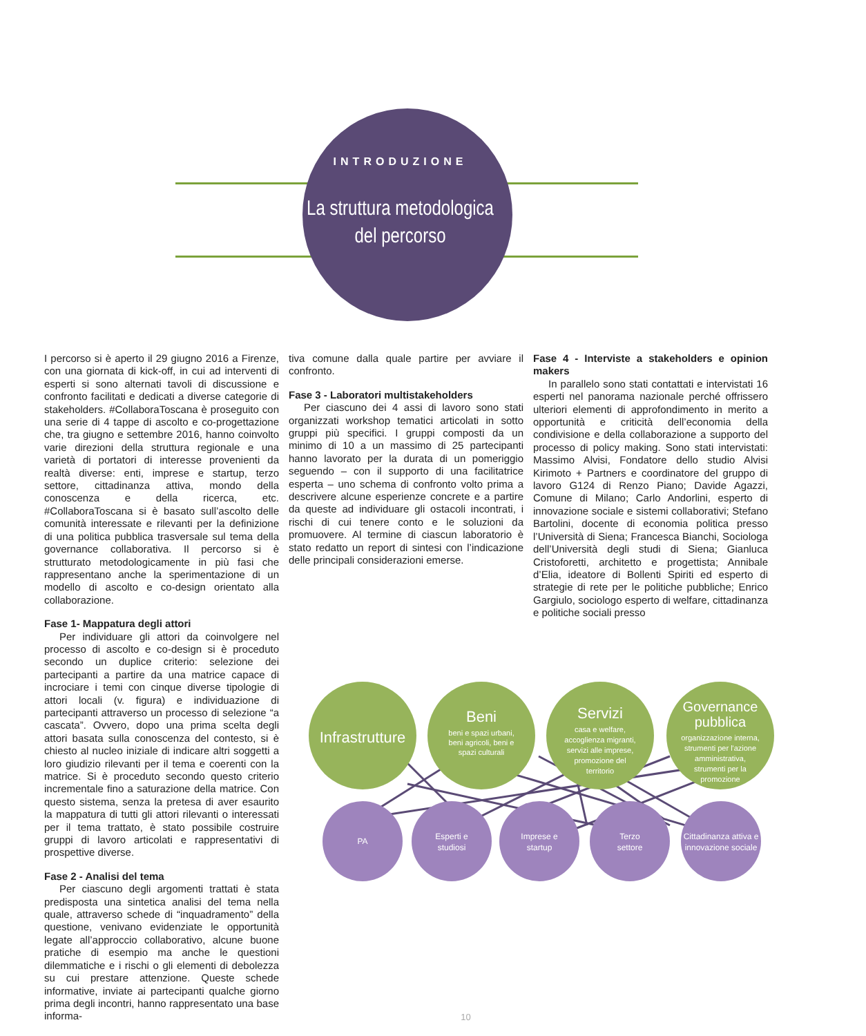INTRODUZIONE
La struttura metodologica
del percorso
I percorso si è aperto il 29 giugno 2016 a Firenze, con una giornata di kick-off, in cui ad interventi di esperti si sono alternati tavoli di discussione e confronto facilitati e dedicati a diverse categorie di stakeholders. #CollaboraToscana è proseguito con una serie di 4 tappe di ascolto e co-progettazione che, tra giugno e settembre 2016, hanno coinvolto varie direzioni della struttura regionale e una varietà di portatori di interesse provenienti da realtà diverse: enti, imprese e startup, terzo settore, cittadinanza attiva, mondo della conoscenza e della ricerca, etc. #CollaboraToscana si è basato sull’ascolto delle comunità interessate e rilevanti per la definizione di una politica pubblica trasversale sul tema della governance collaborativa. Il percorso si è strutturato metodologicamente in più fasi che rappresentano anche la sperimentazione di un modello di ascolto e co-design orientato alla collaborazione.
Fase 1- Mappatura degli attori
Per individuare gli attori da coinvolgere nel processo di ascolto e co-design si è proceduto secondo un duplice criterio: selezione dei partecipanti a partire da una matrice capace di incrociare i temi con cinque diverse tipologie di attori locali (v. figura) e individuazione di partecipanti attraverso un processo di selezione “a cascata”. Ovvero, dopo una prima scelta degli attori basata sulla conoscenza del contesto, si è chiesto al nucleo iniziale di indicare altri soggetti a loro giudizio rilevanti per il tema e coerenti con la matrice. Si è proceduto secondo questo criterio incrementale fino a saturazione della matrice. Con questo sistema, senza la pretesa di aver esaurito la mappatura di tutti gli attori rilevanti o interessati per il tema trattato, è stato possibile costruire gruppi di lavoro articolati e rappresentativi di prospettive diverse.
Fase 2 - Analisi del tema
Per ciascuno degli argomenti trattati è stata predisposta una sintetica analisi del tema nella quale, attraverso schede di “inquadramento” della questione, venivano evidenziate le opportunità legate all’approccio collaborativo, alcune buone pratiche di esempio ma anche le questioni dilemmatiche e i rischi o gli elementi di debolezza su cui prestare attenzione. Queste schede informative, inviate ai partecipanti qualche giorno prima degli incontri, hanno rappresentato una base informa-
tiva comune dalla quale partire per avviare il confronto.
Fase 3 - Laboratori multistakeholders
Per ciascuno dei 4 assi di lavoro sono stati organizzati workshop tematici articolati in sotto gruppi più specifici. I gruppi composti da un minimo di 10 a un massimo di 25 partecipanti hanno lavorato per la durata di un pomeriggio seguendo – con il supporto di una facilitatrice esperta – uno schema di confronto volto prima a descrivere alcune esperienze concrete e a partire da queste ad individuare gli ostacoli incontrati, i rischi di cui tenere conto e le soluzioni da promuovere. Al termine di ciascun laboratorio è stato redatto un report di sintesi con l’indicazione delle principali considerazioni emerse.
Fase 4 - Interviste a stakeholders e opinion makers
In parallelo sono stati contattati e intervistati 16 esperti nel panorama nazionale perché offrissero ulteriori elementi di approfondimento in merito a opportunità e criticità dell’economia della condivisione e della collaborazione a supporto del processo di policy making. Sono stati intervistati: Massimo Alvisi, Fondatore dello studio Alvisi Kirimoto + Partners e coordinatore del gruppo di lavoro G124 di Renzo Piano; Davide Agazzi, Comune di Milano; Carlo Andorlini, esperto di innovazione sociale e sistemi collaborativi; Stefano Bartolini, docente di economia politica presso l’Università di Siena; Francesca Bianchi, Sociologa dell’Università degli studi di Siena; Gianluca Cristoforetti, architetto e progettista; Annibale d’Elia, ideatore di Bollenti Spiriti ed esperto di strategie di rete per le politiche pubbliche; Enrico Gargiulo, sociologo esperto di welfare, cittadinanza e politiche sociali presso
Infrastrutture
Beni
beni e spazi urbani,
beni agricoli, beni e
spazi culturali
Servizi
casa e welfare,
accoglienza migranti,
servizi alle imprese,
promozione del
territorio
Governance
pubblica
organizzazione interna,
strumenti per l'azione
amministrativa,
strumenti per la
promozione
PA
Esperti e
studiosi
Imprese e
startup
Terzo
settore
Cittadinanza attiva e
innovazione sociale
10